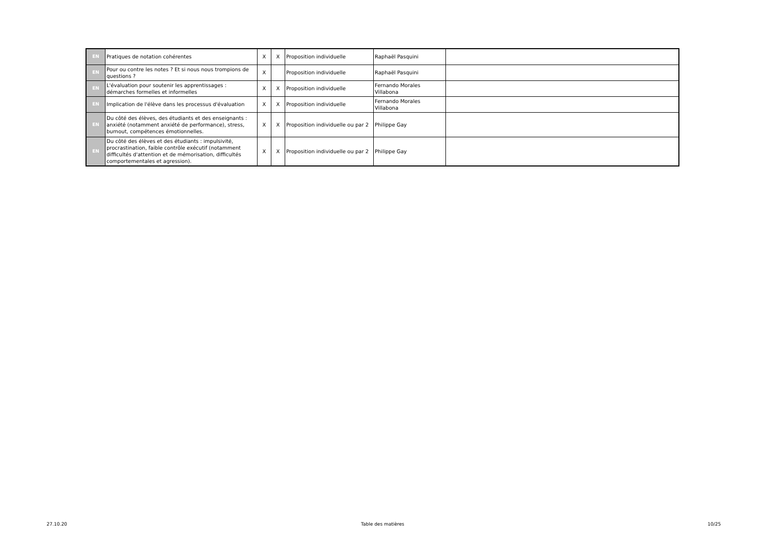| EN | Pratiques de notation cohérentes | X | X | Proposition individuelle | Raphaël Pasquini | |
| EN | Pour ou contre les notes ? Et si nous nous trompions de questions ? | X | | Proposition individuelle | Raphaël Pasquini | |
| EN | L'évaluation pour soutenir les apprentissages : démarches formelles et informelles | X | X | Proposition individuelle | Fernando Morales Villabona | |
| EN | Implication de l'élève dans les processus d'évaluation | X | X | Proposition individuelle | Fernando Morales Villabona | |
| EN | Du côté des élèves, des étudiants et des enseignants : anxiété (notamment anxiété de performance), stress, burnout, compétences émotionnelles. | X | X | Proposition individuelle ou par 2 | Philippe Gay | |
| EN | Du côté des élèves et des étudiants : impulsivité, procrastination, faible contrôle exécutif (notamment difficultés d'attention et de mémorisation, difficultés comportementales et agression). | X | X | Proposition individuelle ou par 2 | Philippe Gay | |
27.10.20 Table des matières 10/25